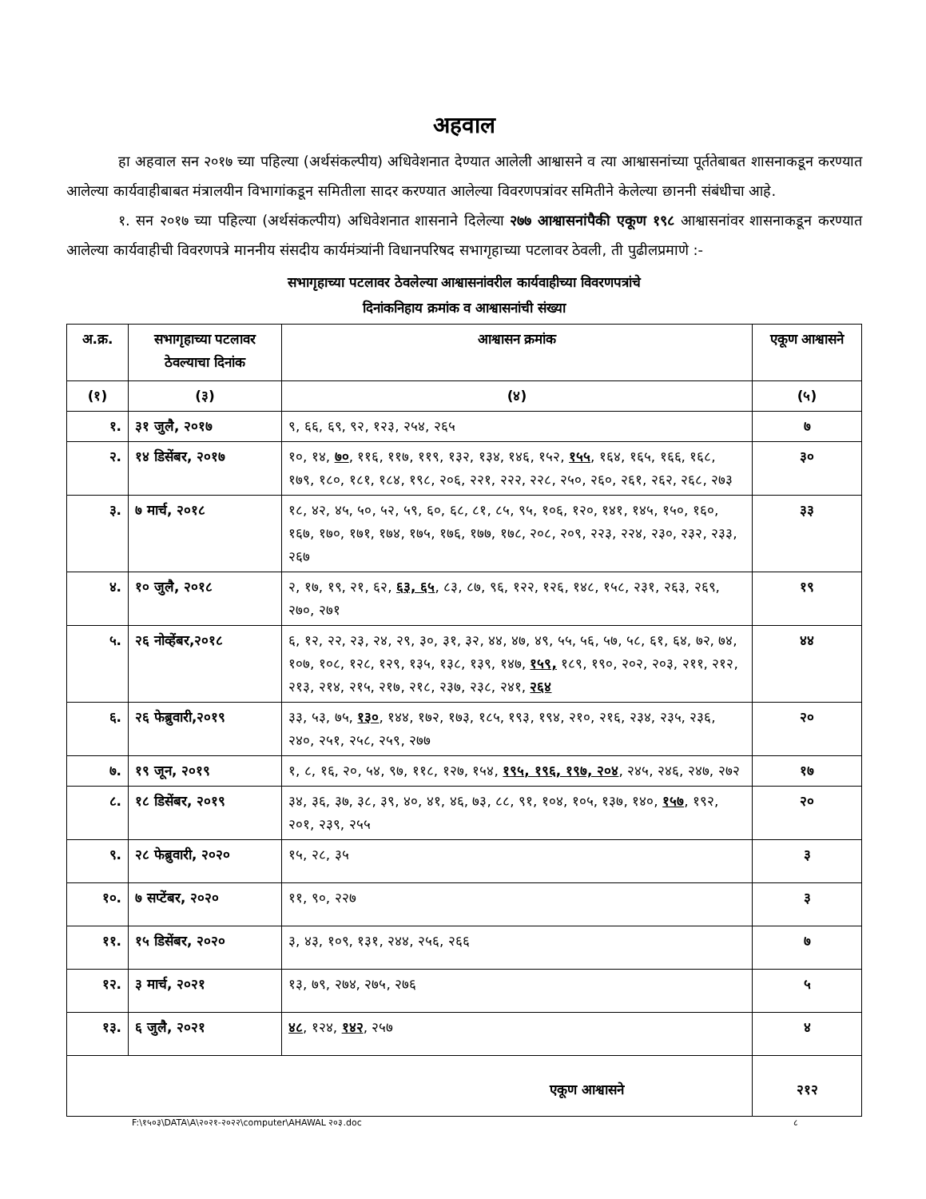अहवाल
हा अहवाल सन २०१७ च्या पहिल्या (अर्थसंकल्पीय) अधिवेशनात देण्यात आलेली आश्वासने व त्या आश्वासनांच्या पूर्ततेबाबत शासनाकडून करण्यात आलेल्या कार्यवाहीबाबत मंत्रालयीन विभागांकडून समितीला सादर करण्यात आलेल्या विवरणपत्रांवर समितीने केलेल्या छाननी संबंधीचा आहे.
१. सन २०१७ च्या पहिल्या (अर्थसंकल्पीय) अधिवेशनात शासनाने दिलेल्या २७७ आश्वासनांपैकी एकूण १९८ आश्वासनांवर शासनाकडून करण्यात आलेल्या कार्यवाहीची विवरणपत्रे माननीय संसदीय कार्यमंत्र्यांनी विधानपरिषद सभागृहाच्या पटलावर ठेवली, ती पुढीलप्रमाणे :-
सभागृहाच्या पटलावर ठेवलेल्या आश्वासनांवरील कार्यवाहीच्या विवरणपत्रांचे
दिनांकनिहाय क्रमांक व आश्वासनांची संख्या
| अ.क्र. | सभागृहाच्या पटलावर ठेवल्याचा दिनांक | आश्वासन क्रमांक | एकूण आश्वासने |
| --- | --- | --- | --- |
| (१) | (३) | (४) | (५) |
| १. | ३१ जुलै, २०१७ | ९, ६६, ६९, ९२, १२३, २५४, २६५ | ७ |
| २. | १४ डिसेंबर, २०१७ | १०, १४, ७० , ११६, ११७, ११९, १३२, १३४, १४६, १५२, १५५ , १६४, १६५, १६६, १६८, १७९, १८०, १८१, १८४, १९८, २०६, २२१, २२२, २२८, २५०, २६०, २६१, २६२, २६८, २७३ | ३० |
| ३. | ७ मार्च, २०१८ | १८, ४२, ४५, ५०, ५२, ५९, ६०, ६८, ८१, ८५, ९५, १०६, १२०, १४१, १४५, १५०, १६०, १६७, १७०, १७१, १७४, १७५, १७६, १७७, १७८, २०८, २०९, २२३, २२४, २३०, २३२, २३३, २६७ | ३३ |
| ४. | १० जुलै, २०१८ | २, १७, १९, २१, ६२, ६३, ६५ , ८३, ८७, ९६, १२२, १२६, १४८, १५८, २३१, २६३, २६९, २७०, २७१ | १९ |
| ५. | २६ नोव्हेंबर,२०१८ | ६, १२, २२, २३, २४, २९, ३०, ३१, ३२, ४४, ४७, ४९, ५५, ५६, ५७, ५८, ६१, ६४, ७२, ७४, १०७, १०८, १२८, १२९, १३५, १३८, १३९, १४७, १५९, १८९, १९०, २०२, २०३, २११, २१२, २१३, २१४, २१५, २१७, २१८, २३७, २३८, २४१, २६४ | ४४ |
| ६. | २६ फेब्रुवारी,२०१९ | ३३, ५३, ७५, १३० , १४४, १७२, १७३, १८५, १९३, १९४, २१०, २१६, २३४, २३५, २३६, २४०, २५१, २५८, २५९, २७७ | २० |
| ७. | १९ जून, २०१९ | १, ८, १६, २०, ५४, ९७, ११८, १२७, १५४, १९५, १९६, १९७, २०४ , २४५, २४६, २४७, २७२ | १७ |
| ८. | १८ डिसेंबर, २०१९ | ३४, ३६, ३७, ३८, ३९, ४०, ४१, ४६, ७३, ८८, ९१, १०४, १०५, १३७, १४०, १५७ , १९२, २०१, २३९, २५५ | २० |
| ९. | २८ फेब्रुवारी, २०२० | १५, २८, ३५ | ३ |
| १०. | ७ सप्टेंबर, २०२० | ११, ९०, २२७ | ३ |
| ११. | १५ डिसेंबर, २०२० | ३, ४३, १०९, १३१, २४४, २५६, २६६ | ७ |
| १२. | ३ मार्च, २०२१ | १३, ७९, २७४, २७५, २७६ | ५ |
| १३. | ६ जुलै, २०२१ | ४८ , १२४, १४२ , २५७ | ४ |
| एकूण आश्वासने | | | २१२ |
F:\१५०३\DATA\A\२०२१-२०२२\computer\AHAWAL २०३.doc ८